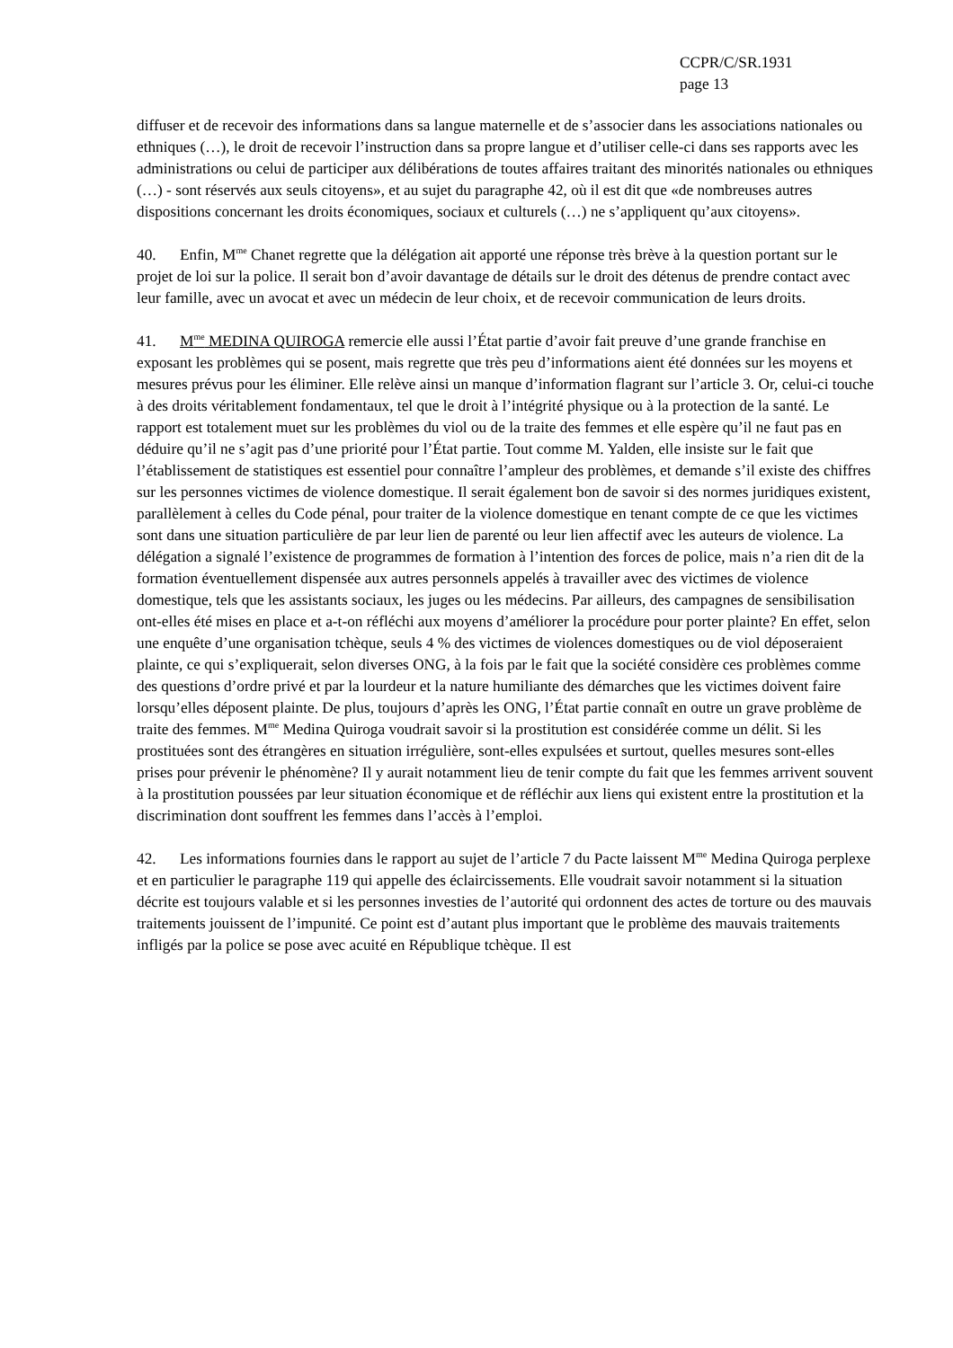CCPR/C/SR.1931
page 13
diffuser et de recevoir des informations dans sa langue maternelle et de s’associer dans les associations nationales ou ethniques (…), le droit de recevoir l’instruction dans sa propre langue et d’utiliser celle-ci dans ses rapports avec les administrations ou celui de participer aux délibérations de toutes affaires traitant des minorités nationales ou ethniques (…) - sont réservés aux seuls citoyens», et au sujet du paragraphe 42, où il est dit que «de nombreuses autres dispositions concernant les droits économiques, sociaux et culturels (…) ne s’appliquent qu’aux citoyens».
40. Enfin, M<sup>me</sup> Chanet regrette que la délégation ait apporté une réponse très brève à la question portant sur le projet de loi sur la police. Il serait bon d’avoir davantage de détails sur le droit des détenus de prendre contact avec leur famille, avec un avocat et avec un médecin de leur choix, et de recevoir communication de leurs droits.
41. M<sup>me</sup> MEDINA QUIROGA remercie elle aussi l’État partie d’avoir fait preuve d’une grande franchise en exposant les problèmes qui se posent, mais regrette que très peu d’informations aient été données sur les moyens et mesures prévus pour les éliminer. Elle relève ainsi un manque d’information flagrant sur l’article 3. Or, celui-ci touche à des droits véritablement fondamentaux, tel que le droit à l’intégrité physique ou à la protection de la santé. Le rapport est totalement muet sur les problèmes du viol ou de la traite des femmes et elle espère qu’il ne faut pas en déduire qu’il ne s’agit pas d’une priorité pour l’État partie. Tout comme M. Yalden, elle insiste sur le fait que l’établissement de statistiques est essentiel pour connaître l’ampleur des problèmes, et demande s’il existe des chiffres sur les personnes victimes de violence domestique. Il serait également bon de savoir si des normes juridiques existent, parallèlement à celles du Code pénal, pour traiter de la violence domestique en tenant compte de ce que les victimes sont dans une situation particulière de par leur lien de parenté ou leur lien affectif avec les auteurs de violence. La délégation a signalé l’existence de programmes de formation à l’intention des forces de police, mais n’a rien dit de la formation éventuellement dispensée aux autres personnels appelés à travailler avec des victimes de violence domestique, tels que les assistants sociaux, les juges ou les médecins. Par ailleurs, des campagnes de sensibilisation ont-elles été mises en place et a-t-on réfléchi aux moyens d’améliorer la procédure pour porter plainte? En effet, selon une enquête d’une organisation tchèque, seuls 4 % des victimes de violences domestiques ou de viol déposeraient plainte, ce qui s’expliquerait, selon diverses ONG, à la fois par le fait que la société considère ces problèmes comme des questions d’ordre privé et par la lourdeur et la nature humiliante des démarches que les victimes doivent faire lorsqu’elles déposent plainte. De plus, toujours d’après les ONG, l’État partie connaît en outre un grave problème de traite des femmes. M<sup>me</sup> Medina Quiroga voudrait savoir si la prostitution est considérée comme un délit. Si les prostituées sont des étrangères en situation irrégulière, sont-elles expulsées et surtout, quelles mesures sont-elles prises pour prévenir le phénomène? Il y aurait notamment lieu de tenir compte du fait que les femmes arrivent souvent à la prostitution poussées par leur situation économique et de réfléchir aux liens qui existent entre la prostitution et la discrimination dont souffrent les femmes dans l’accès à l’emploi.
42. Les informations fournies dans le rapport au sujet de l’article 7 du Pacte laissent M<sup>me</sup> Medina Quiroga perplexe et en particulier le paragraphe 119 qui appelle des éclaircissements. Elle voudrait savoir notamment si la situation décrite est toujours valable et si les personnes investies de l’autorité qui ordonnent des actes de torture ou des mauvais traitements jouissent de l’impunité. Ce point est d’autant plus important que le problème des mauvais traitements infligés par la police se pose avec acuité en République tchèque. Il est